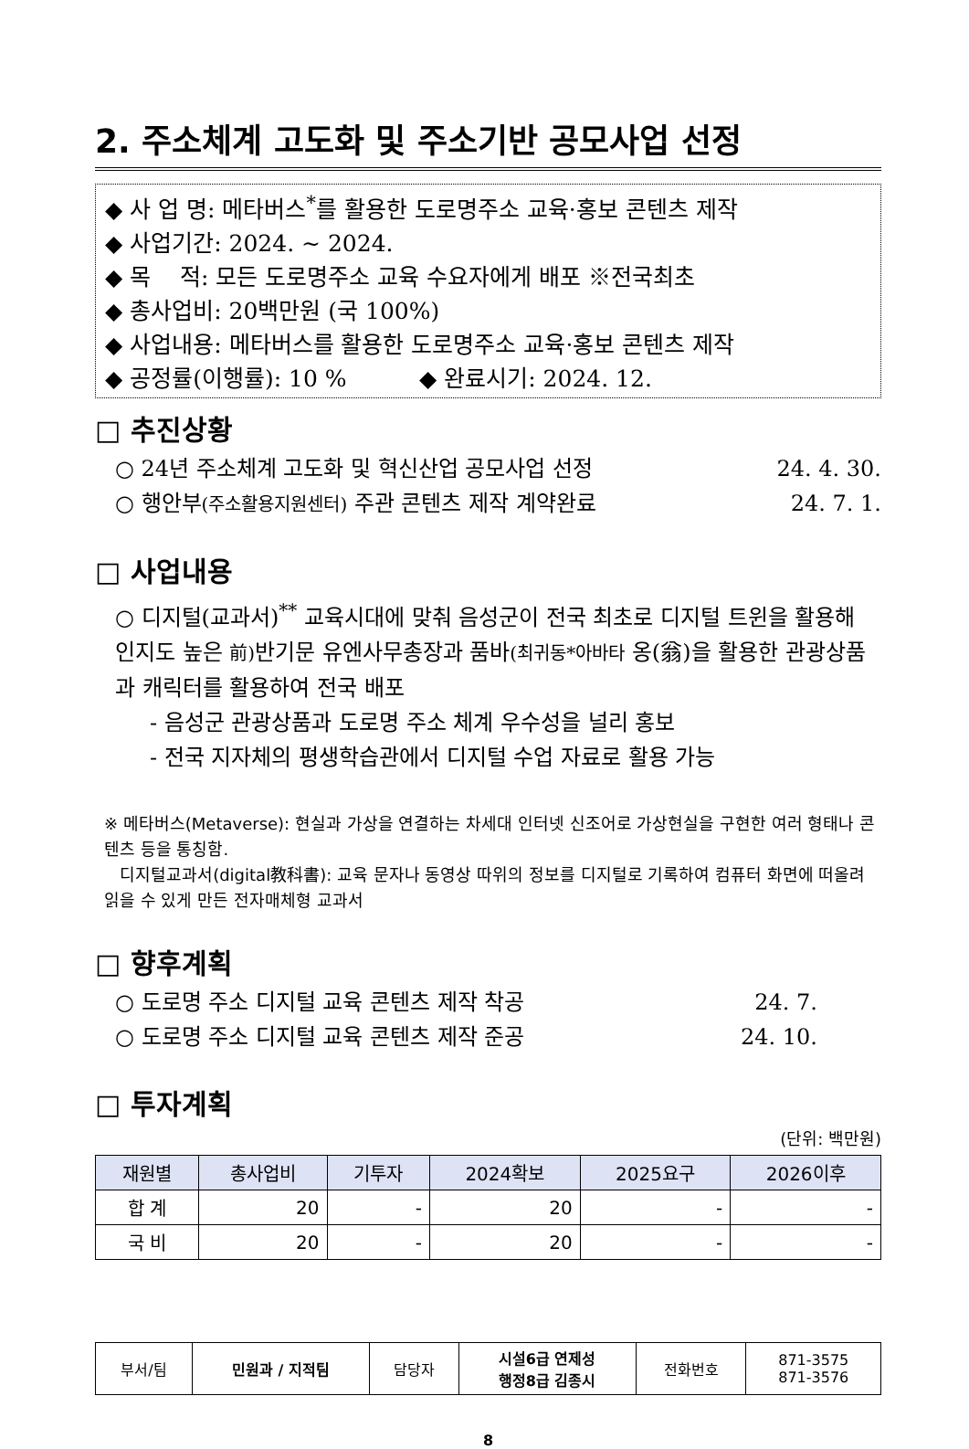2. 주소체계 고도화 및 주소기반 공모사업 선정
◆ 사 업 명: 메타버스<sup>*</sup>를 활용한 도로명주소 교육·홍보 콘텐츠 제작
◆ 사업기간: 2024. ~ 2024.
◆ 목 적: 모든 도로명주소 교육 수요자에게 배포 ※전국최초
◆ 총사업비: 20백만원 (국 100%)
◆ 사업내용: 메타버스를 활용한 도로명주소 교육·홍보 콘텐츠 제작
◆ 공정률(이행률): 10 % ◆ 완료시기: 2024. 12.
□ 추진상황
○ 24년 주소체계 고도화 및 혁신산업 공모사업 선정 24. 4. 30.
○ 행안부(주소활용지원센터) 주관 콘텐츠 제작 계약완료 24. 7. 1.
□ 사업내용
○ 디지털(교과서)<sup>**</sup> 교육시대에 맞춰 음성군이 전국 최초로 디지털 트윈을 활용해 인지도 높은 前) 반기문 유엔사무총장과 품바(최귀동*아바타 옹(翁)을 활용한 관광상품과 캐릭터를 활용하여 전국 배포
- 음성군 관광상품과 도로명 주소 체계 우수성을 널리 홍보
- 전국 지자체의 평생학습관에서 디지털 수업 자료로 활용 가능
※ 메타버스(Metaverse): 현실과 가상을 연결하는 차세대 인터넷 신조어로 가상현실을 구현한 여러 형태나 콘텐츠 등을 통칭함.
디지털교과서(digital教科書): 교육 문자나 동영상 따위의 정보를 디지털로 기록하여 컴퓨터 화면에 떠올려 읽을 수 있게 만든 전자매체형 교과서
□ 향후계획
○ 도로명 주소 디지털 교육 콘텐츠 제작 착공 24. 7.
○ 도로명 주소 디지털 교육 콘텐츠 제작 준공 24. 10.
□ 투자계획
(단위: 백만원)
| 재원별 | 총사업비 | 기투자 | 2024확보 | 2025요구 | 2026이후 |
| --- | --- | --- | --- | --- | --- |
| 합 계 | 20 | - | 20 | - | - |
| 국 비 | 20 | - | 20 | - | - |
| 부서/팀 | 민원과 / 지적팀 | 담당자 | 시설6급 연제성 행정8급 김종시 | 전화번호 | 871-3575 871-3576 |
8